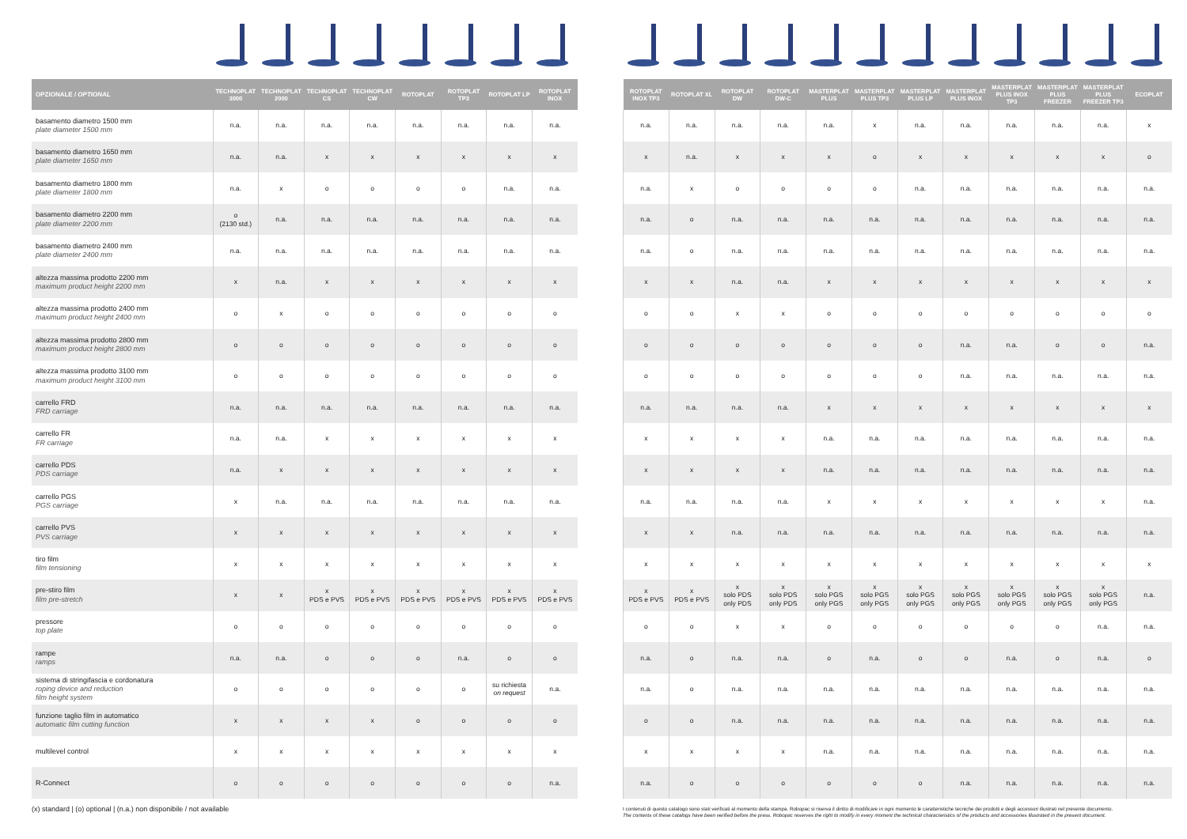| OPZIONALE / OPTIONAL | TECHNOPLAT 3000 | TECHNOPLAT 2000 | TECHNOPLAT CS | TECHNOPLAT CW | ROTOPLAT | ROTOPLAT TP3 | ROTOPLAT LP | ROTOPLAT INOX |
| --- | --- | --- | --- | --- | --- | --- | --- | --- |
| basamento diametro 1500 mm plate diameter 1500 mm | n.a. | n.a. | n.a. | n.a. | n.a. | n.a. | n.a. | n.a. |
| basamento diametro 1650 mm plate diameter 1650 mm | n.a. | n.a. | x | x | x | x | x | x |
| basamento diametro 1800 mm plate diameter 1800 mm | n.a. | x | o | o | o | o | n.a. | n.a. |
| basamento diametro 2200 mm plate diameter 2200 mm | o (2130 std.) | n.a. | n.a. | n.a. | n.a. | n.a. | n.a. | n.a. |
| basamento diametro 2400 mm plate diameter 2400 mm | n.a. | n.a. | n.a. | n.a. | n.a. | n.a. | n.a. | n.a. |
| altezza massima prodotto 2200 mm maximum product height 2200 mm | x | n.a. | x | x | x | x | x | x |
| altezza massima prodotto 2400 mm maximum product height 2400 mm | o | x | o | o | o | o | o | o |
| altezza massima prodotto 2800 mm maximum product height 2800 mm | o | o | o | o | o | o | o | o |
| altezza massima prodotto 3100 mm maximum product height 3100 mm | o | o | o | o | o | o | o | o |
| carrello FRD FRD carriage | n.a. | n.a. | n.a. | n.a. | n.a. | n.a. | n.a. | n.a. |
| carrello FR FR carriage | n.a. | n.a. | x | x | x | x | x | x |
| carrello PDS PDS carriage | n.a. | x | x | x | x | x | x | x |
| carrello PGS PGS carriage | x | n.a. | n.a. | n.a. | n.a. | n.a. | n.a. | n.a. |
| carrello PVS PVS carriage | x | x | x | x | x | x | x | x |
| tiro film film tensioning | x | x | x | x | x | x | x | x |
| pre-stiro film film pre-stretch | x | x | x PDS e PVS | x PDS e PVS | x PDS e PVS | x PDS e PVS | x PDS e PVS | x PDS e PVS |
| pressore top plate | o | o | o | o | o | o | o | o |
| rampe ramps | n.a. | n.a. | o | o | o | n.a. | o | o |
| sistema di stringifascia e cordonatura roping device and reduction film height system | o | o | o | o | o | o | su richiesta on request | n.a. |
| funzione taglio film in automatico automatic film cutting function | x | x | x | x | o | o | o | o |
| multilevel control | x | x | x | x | x | x | x | x |
| R-Connect | o | o | o | o | o | o | o | n.a. |
(x) standard | (o) optional | (n.a.) non disponibile / not available
| ROTOPLAT INOX TP3 | ROTOPLAT XL | ROTOPLAT DW | ROTOPLAT DW-C | MASTERPLAT PLUS | MASTERPLAT PLUS TP3 | MASTERPLAT PLUS LP | MASTERPLAT PLUS INOX | MASTERPLAT PLUS INOX TP3 | MASTERPLAT PLUS FREEZER | MASTERPLAT PLUS FREEZER TP3 | ECOPLAT |
| --- | --- | --- | --- | --- | --- | --- | --- | --- | --- | --- | --- |
| n.a. | n.a. | n.a. | n.a. | n.a. | x | n.a. | n.a. | n.a. | n.a. | n.a. | x |
| x | n.a. | x | x | x | o | x | x | x | x | x | o |
| n.a. | x | o | o | o | o | n.a. | n.a. | n.a. | n.a. | n.a. | n.a. |
| n.a. | o | n.a. | n.a. | n.a. | n.a. | n.a. | n.a. | n.a. | n.a. | n.a. | n.a. |
| n.a. | o | n.a. | n.a. | n.a. | n.a. | n.a. | n.a. | n.a. | n.a. | n.a. | n.a. |
| x | x | n.a. | n.a. | x | x | x | x | x | x | x | x |
| o | o | x | x | o | o | o | o | o | o | o | o |
| o | o | o | o | o | o | o | n.a. | n.a. | o | o | n.a. |
| o | o | o | o | o | o | o | n.a. | n.a. | n.a. | n.a. | n.a. |
| n.a. | n.a. | n.a. | n.a. | x | x | x | x | x | x | x | x |
| x | x | x | x | n.a. | n.a. | n.a. | n.a. | n.a. | n.a. | n.a. | n.a. |
| x | x | x | x | n.a. | n.a. | n.a. | n.a. | n.a. | n.a. | n.a. | n.a. |
| n.a. | n.a. | n.a. | n.a. | x | x | x | x | x | x | x | n.a. |
| x | x | n.a. | n.a. | n.a. | n.a. | n.a. | n.a. | n.a. | n.a. | n.a. | n.a. |
| x | x | x | x | x | x | x | x | x | x | x | x |
| x PDS e PVS | x PDS e PVS | x solo PDS only PDS | x solo PDS only PDS | x solo PGS only PGS | x solo PGS only PGS | x solo PGS only PGS | x solo PGS only PGS | x solo PGS only PGS | x solo PGS only PGS | x solo PGS only PGS | n.a. |
| o | o | x | x | o | o | o | o | o | o | n.a. | n.a. |
| n.a. | o | n.a. | n.a. | o | n.a. | o | o | n.a. | o | n.a. | o |
| n.a. | o | n.a. | n.a. | n.a. | n.a. | n.a. | n.a. | n.a. | n.a. | n.a. | n.a. |
| o | o | n.a. | n.a. | n.a. | n.a. | n.a. | n.a. | n.a. | n.a. | n.a. | n.a. |
| x | x | x | x | n.a. | n.a. | n.a. | n.a. | n.a. | n.a. | n.a. | n.a. |
| n.a. | o | o | o | o | o | o | n.a. | n.a. | n.a. | n.a. | n.a. |
I contenuti di questo catalogo sono stati verificati al momento della stampa. Robopac si riserva il diritto di modificare in ogni momento le caratteristiche tecniche dei prodotti e degli accessori illustrati nel presente documento.
The contents of these catalogs have been verified before the press. Robopac reserves the right to modify in every moment the technical characteristics of the products and accessories illustrated in the present document.